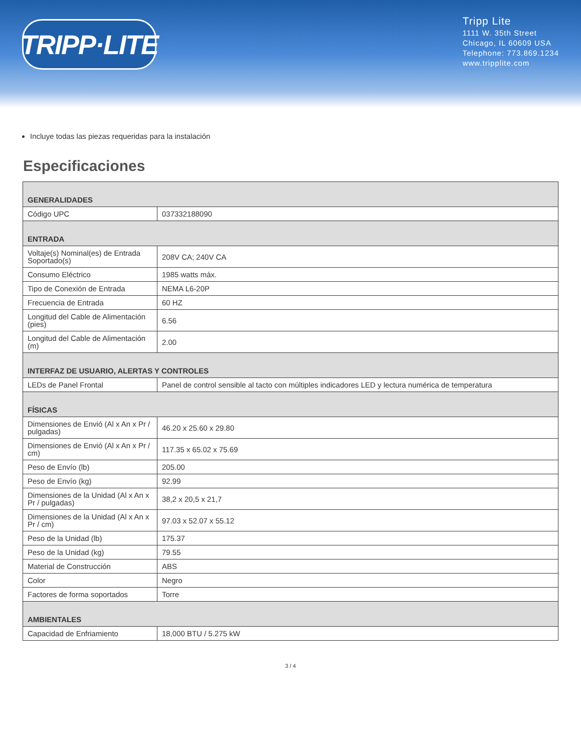TRIPP·LITE
Tripp Lite
1111 W. 35th Street
Chicago, IL 60609 USA
Telephone: 773.869.1234
www.tripplite.com
Incluye todas las piezas requeridas para la instalación
Especificaciones
| GENERALIDADES | |
| Código UPC | 037332188090 |
| ENTRADA | |
| Voltaje(s) Nominal(es) de Entrada Soportado(s) | 208V CA; 240V CA |
| Consumo Eléctrico | 1985 watts máx. |
| Tipo de Conexión de Entrada | NEMA L6-20P |
| Frecuencia de Entrada | 60 HZ |
| Longitud del Cable de Alimentación (pies) | 6.56 |
| Longitud del Cable de Alimentación (m) | 2.00 |
| INTERFAZ DE USUARIO, ALERTAS Y CONTROLES | |
| LEDs de Panel Frontal | Panel de control sensible al tacto con múltiples indicadores LED y lectura numérica de temperatura |
| FÍSICAS | |
| Dimensiones de Envió (Al x An x Pr / pulgadas) | 46.20 x 25.60 x 29.80 |
| Dimensiones de Envió (Al x An x Pr / cm) | 117.35 x 65.02 x 75.69 |
| Peso de Envío (lb) | 205.00 |
| Peso de Envío (kg) | 92.99 |
| Dimensiones de la Unidad (Al x An x Pr / pulgadas) | 38,2 x 20,5 x 21,7 |
| Dimensiones de la Unidad (Al x An x Pr / cm) | 97.03 x 52.07 x 55.12 |
| Peso de la Unidad (lb) | 175.37 |
| Peso de la Unidad (kg) | 79.55 |
| Material de Construcción | ABS |
| Color | Negro |
| Factores de forma soportados | Torre |
| AMBIENTALES | |
| Capacidad de Enfriamiento | 18,000 BTU / 5.275 kW |
3 / 4